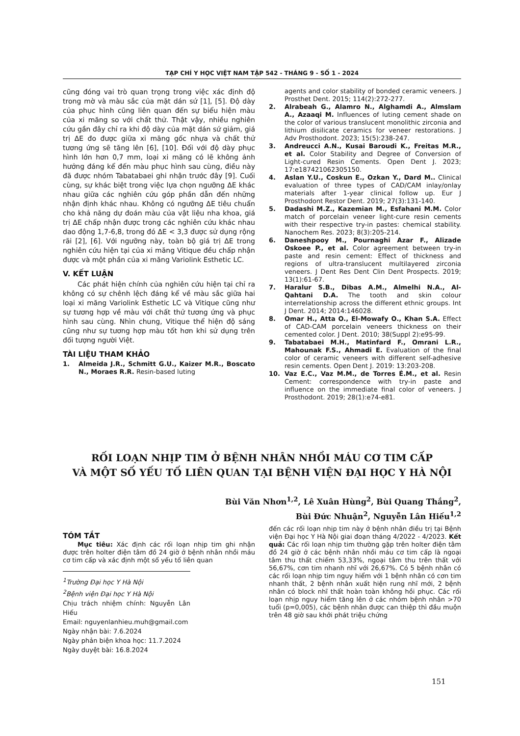TẠP CHÍ Y HỌC VIỆT NAM TẬP 542 - THÁNG 9 - SỐ 1 - 2024
cũng đóng vai trò quan trọng trong việc xác định độ trong mờ và màu sắc của mặt dán sứ [1], [5]. Độ dày của phục hình cũng liên quan đến sự biểu hiện màu của xi măng so với chất thử. Thật vậy, nhiều nghiên cứu gần đây chỉ ra khi độ dày của mặt dán sứ giảm, giá trị ΔE đo được giữa xi măng gốc nhựa và chất thử tương ứng sẽ tăng lên [6], [10]. Đối với độ dày phục hình lớn hơn 0,7 mm, loại xi măng có lẽ không ảnh hưởng đáng kể đến màu phục hình sau cùng, điều này đã được nhóm Tabatabaei ghi nhận trước đây [9]. Cuối cùng, sự khác biệt trong việc lựa chọn ngưỡng ΔE khác nhau giữa các nghiên cứu góp phần dẫn đến những nhận định khác nhau. Không có ngưỡng ΔE tiêu chuẩn cho khả năng dự đoán màu của vật liệu nha khoa, giá trị ΔE chấp nhận được trong các nghiên cứu khác nhau dao động 1,7-6,8, trong đó ΔE < 3,3 được sử dụng rộng rãi [2], [6]. Với ngưỡng này, toàn bộ giá trị ΔE trong nghiên cứu hiện tại của xi măng Vitique đều chấp nhận được và một phần của xi măng Variolink Esthetic LC.
V. KẾT LUẬN
Các phát hiện chính của nghiên cứu hiện tại chỉ ra không có sự chênh lệch đáng kể về màu sắc giữa hai loại xi măng Variolink Esthetic LC và Vitique cũng như sự tương hợp về màu với chất thử tương ứng và phục hình sau cùng. Nhìn chung, Vitique thể hiện độ sáng cũng như sự tương hợp màu tốt hơn khi sử dụng trên đối tượng người Việt.
TÀI LIỆU THAM KHẢO
1. Almeida J.R., Schmitt G.U., Kaizer M.R., Boscato N., Moraes R.R. Resin-based luting
agents and color stability of bonded ceramic veneers. J Prosthet Dent. 2015; 114(2):272-277.
2. Alrabeah G., Alamro N., Alghamdi A., Almslam A., Azaaqi M. Influences of luting cement shade on the color of various translucent monolithic zirconia and lithium disilicate ceramics for veneer restorations. J Adv Prosthodont. 2023; 15(5):238-247.
3. Andreucci A.N., Kusai Baroudi K., Freitas M.R., et al. Color Stability and Degree of Conversion of Light-cured Resin Cements. Open Dent J. 2023; 17:e187421062305150.
4. Aslan Y.U., Coskun E., Ozkan Y., Dard M.. Clinical evaluation of three types of CAD/CAM inlay/onlay materials after 1-year clinical follow up. Eur J Prosthodont Restor Dent. 2019; 27(3):131-140.
5. Dadashi M.Z., Kazemian M., Esfahani M.M. Color match of porcelain veneer light-cure resin cements with their respective try-in pastes: chemical stability. Nanochem Res. 2023; 8(3):205-214.
6. Daneshpooy M., Pournaghi Azar F., Alizade Oskoee P., et al. Color agreement between try-in paste and resin cement: Effect of thickness and regions of ultra-translucent multilayered zirconia veneers. J Dent Res Dent Clin Dent Prospects. 2019; 13(1):61-67.
7. Haralur S.B., Dibas A.M., Almelhi N.A., Al-Qahtani D.A. The tooth and skin colour interrelationship across the different ethnic groups. Int J Dent. 2014; 2014:146028.
8. Omar H., Atta O., El-Mowafy O., Khan S.A. Effect of CAD-CAM porcelain veneers thickness on their cemented color. J Dent. 2010; 38(Suppl 2):e95-99.
9. Tabatabaei M.H., Matinfard F., Omrani L.R., Mahounak F.S., Ahmadi E. Evaluation of the final color of ceramic veneers with different self-adhesive resin cements. Open Dent J. 2019: 13:203-208.
10. Vaz E.C., Vaz M.M., de Torres É.M., et al. Resin Cement: correspondence with try-in paste and influence on the immediate final color of veneers. J Prosthodont. 2019; 28(1):e74-e81.
RỐI LOẠN NHỊP TIM Ở BỆNH NHÂN NHỒI MÁU CƠ TIM CẤP
VÀ MỘT SỐ YẾU TỐ LIÊN QUAN TẠI BỆNH VIỆN ĐẠI HỌC Y HÀ NỘI
Bùi Văn Nhơn<sup>1,2</sup>, Lê Xuân Hùng<sup>2</sup>, Bùi Quang Thắng<sup>2</sup>,
Bùi Đức Nhuận<sup>2</sup>, Nguyễn Lân Hiếu<sup>1,2</sup>
TÓM TẮT
Mục tiêu: Xác định các rối loạn nhịp tim ghi nhận được trên holter điện tâm đồ 24 giờ ở bệnh nhân nhồi máu cơ tim cấp và xác định một số yếu tố liên quan
<sup>1</sup> Trường Đại học Y Hà Nội
<sup>2</sup> Bệnh viện Đại học Y Hà Nội
Chịu trách nhiệm chính: Nguyễn Lân Hiếu
Email: nguyenlanhieu.muh@gmail.com
Ngày nhận bài: 7.6.2024
Ngày phản biện khoa học: 11.7.2024
Ngày duyệt bài: 16.8.2024
đến các rối loạn nhịp tim này ở bệnh nhân điều trị tại Bệnh viện Đại học Y Hà Nội giai đoạn tháng 4/2022 - 4/2023. Kết quả: Các rối loạn nhịp tim thường gặp trên holter điện tâm đồ 24 giờ ở các bệnh nhân nhồi máu cơ tim cấp là ngoại tâm thu thất chiếm 53,33%, ngoại tâm thu trên thất với 56,67%, cơn tim nhanh nhĩ với 26,67%. Có 5 bệnh nhân có các rối loạn nhịp tim nguy hiểm với 1 bệnh nhân có cơn tim nhanh thất, 2 bệnh nhân xuất hiện rung nhĩ mới, 2 bệnh nhân có block nhĩ thất hoàn toàn không hồi phục. Các rối loạn nhịp nguy hiểm tăng lên ở các nhóm bệnh nhân >70 tuổi (p=0,005), các bệnh nhân được can thiệp thì đầu muộn trên 48 giờ sau khởi phát triệu chứng
151